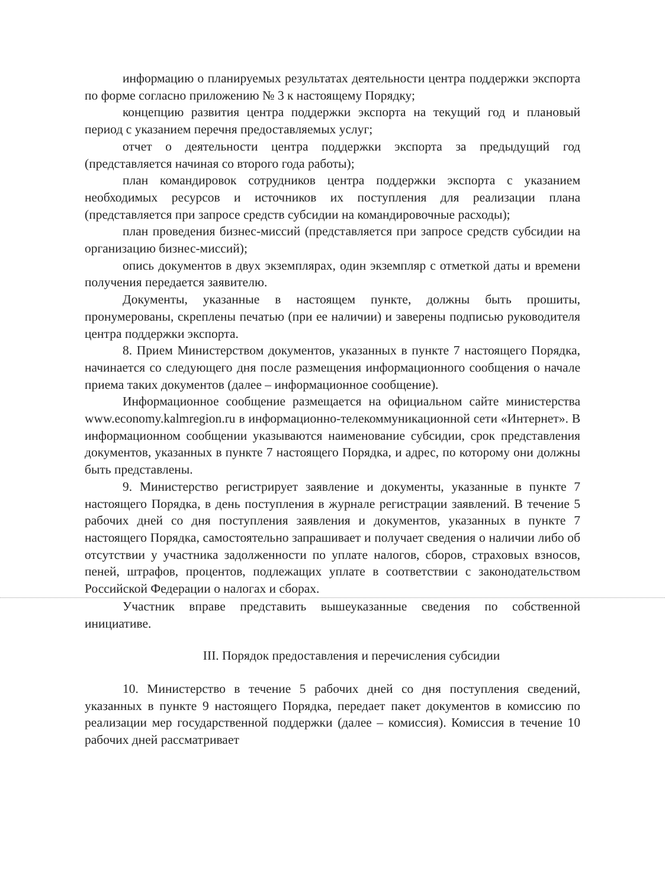информацию о планируемых результатах деятельности центра поддержки экспорта по форме согласно приложению № 3 к настоящему Порядку;
концепцию развития центра поддержки экспорта на текущий год и плановый период с указанием перечня предоставляемых услуг;
отчет о деятельности центра поддержки экспорта за предыдущий год (представляется начиная со второго года работы);
план командировок сотрудников центра поддержки экспорта с указанием необходимых ресурсов и источников их поступления для реализации плана (представляется при запросе средств субсидии на командировочные расходы);
план проведения бизнес-миссий (представляется при запросе средств субсидии на организацию бизнес-миссий);
опись документов в двух экземплярах, один экземпляр с отметкой даты и времени получения передается заявителю.
Документы, указанные в настоящем пункте, должны быть прошиты, пронумерованы, скреплены печатью (при ее наличии) и заверены подписью руководителя центра поддержки экспорта.
8. Прием Министерством документов, указанных в пункте 7 настоящего Порядка, начинается со следующего дня после размещения информационного сообщения о начале приема таких документов (далее – информационное сообщение).
Информационное сообщение размещается на официальном сайте министерства www.economy.kalmregion.ru в информационно-телекоммуникационной сети «Интернет». В информационном сообщении указываются наименование субсидии, срок представления документов, указанных в пункте 7 настоящего Порядка, и адрес, по которому они должны быть представлены.
9. Министерство регистрирует заявление и документы, указанные в пункте 7 настоящего Порядка, в день поступления в журнале регистрации заявлений. В течение 5 рабочих дней со дня поступления заявления и документов, указанных в пункте 7 настоящего Порядка, самостоятельно запрашивает и получает сведения о наличии либо об отсутствии у участника задолженности по уплате налогов, сборов, страховых взносов, пеней, штрафов, процентов, подлежащих уплате в соответствии с законодательством Российской Федерации о налогах и сборах.
Участник вправе представить вышеуказанные сведения по собственной инициативе.
III. Порядок предоставления и перечисления субсидии
10. Министерство в течение 5 рабочих дней со дня поступления сведений, указанных в пункте 9 настоящего Порядка, передает пакет документов в комиссию по реализации мер государственной поддержки (далее – комиссия). Комиссия в течение 10 рабочих дней рассматривает